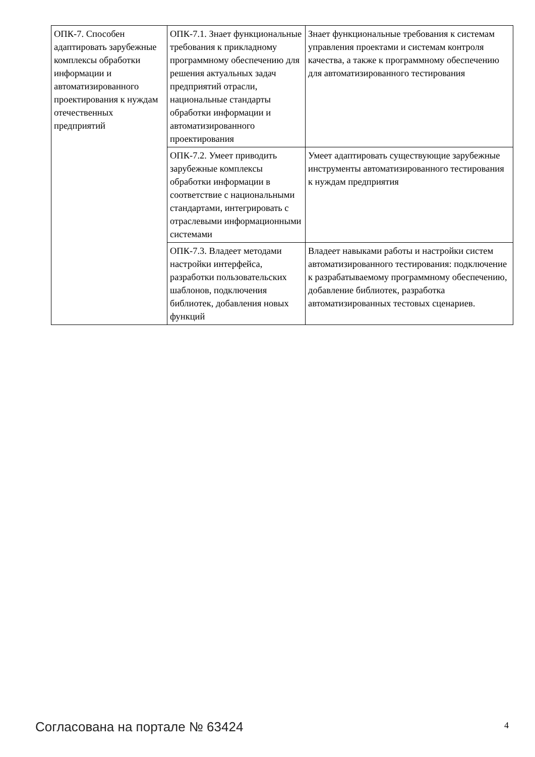| ОПК-7. Способен адаптировать зарубежные комплексы обработки информации и автоматизированного проектирования к нуждам отечественных предприятий | ОПК-7.1. Знает функциональные требования к прикладному программному обеспечению для решения актуальных задач предприятий отрасли, национальные стандарты обработки информации и автоматизированного проектирования | Знает функциональные требования к системам управления проектами и системам контроля качества, а также к программному обеспечению для автоматизированного тестирования |
| | ОПК-7.2. Умеет приводить зарубежные комплексы обработки информации в соответствие с национальными стандартами, интегрировать с отраслевыми информационными системами | Умеет адаптировать существующие зарубежные инструменты автоматизированного тестирования к нуждам предприятия |
| | ОПК-7.3. Владеет методами настройки интерфейса, разработки пользовательских шаблонов, подключения библиотек, добавления новых функций | Владеет навыками работы и настройки систем автоматизированного тестирования: подключение к разрабатываемому программному обеспечению, добавление библиотек, разработка автоматизированных тестовых сценариев. |
Согласована на портале № 63424 4